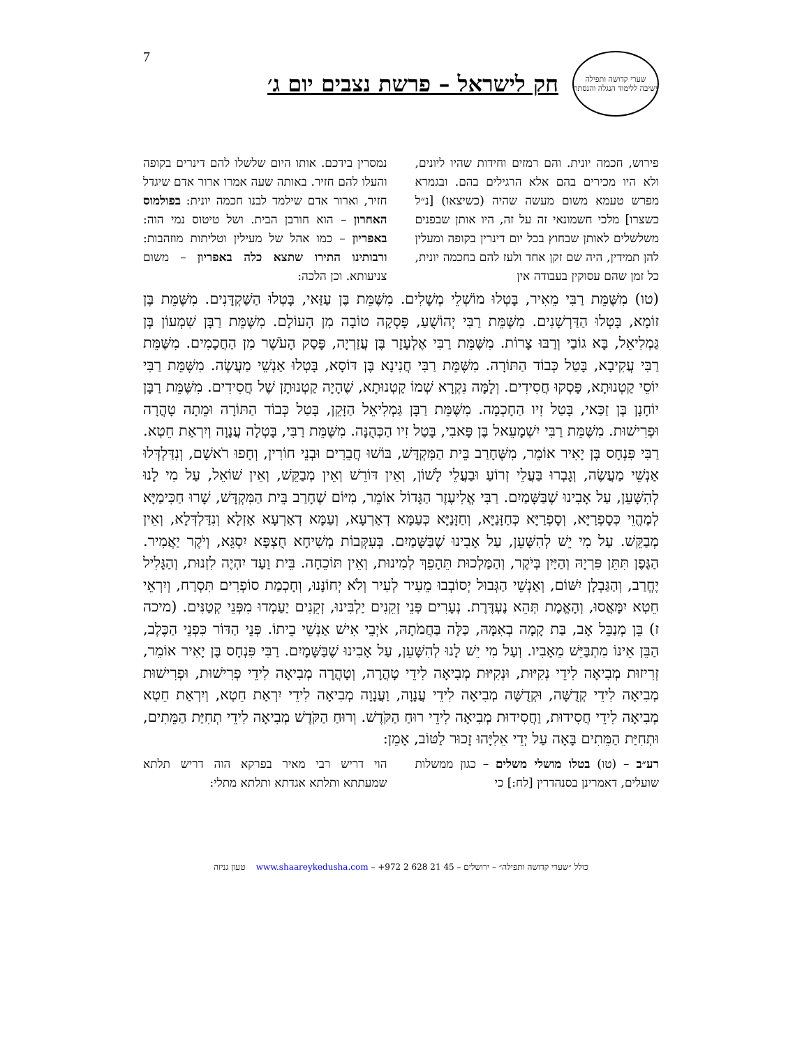7
שערי קדושה ותפילה
ישיבה ללימוד הנגלה והנסתר
חק לישראל – פרשת נצבים יום ג׳
פירוש, חכמה יונית. והם רמזים וחידות שהיו ליונים, ולא היו מכירים בהם אלא הרגילים בהם. ובגמרא מפרש טעמא משום מעשה שהיה (כשיצאו) [נ״ל כשצרו] מלכי חשמונאי זה על זה, היו אותן שבפנים משלשלים לאותן שבחוץ בכל יום דינרין בקופה ומעלין להן תמידין, היה שם זקן אחד ולעז להם בחכמה יונית, כל זמן שהם עסוקין בעבודה אין
נמסרין בידכם. אותו היום שלשלו להם דינרים בקופה והעלו להם חזיר. באותה שעה אמרו ארור אדם שיגדל חזיר, וארור אדם שילמד לבנו חכמה יונית: בפולמוס האחרון – הוא חורבן הבית. ושל טיטוס נמי הוה: באפריון – כמו אהל של מעילין וטליתות מוזהבות: ורבותינו התירו שתצא כלה באפריון – משום צניעותא. וכן הלכה:
(טו) מִשֶּׁמֵּת רַבִּי מֵאִיר, בָּטְלוּ מוֹשְׁלֵי מְשָׁלִים. מִשֶּׁמֵּת בֶּן עַזַּאי, בָּטְלוּ הַשַּׁקְדָּנִים. מִשֶּׁמֵּת בֶּן זוֹמָא, בָּטְלוּ הַדַּרְשָׁנִים. מִשֶּׁמֵּת רַבִּי יְהוֹשֻׁעַ, פָּסְקָה טוֹבָה מִן הָעוֹלָם. מִשֶּׁמֵּת רַבָּן שִׁמְעוֹן בֶּן גַּמְלִיאֵל, בָּא גוֹבַי וְרַבּוּ צָרוֹת. מִשֶּׁמֵּת רַבִּי אֶלְעָזָר בֶּן עֲזַרְיָה, פָּסַק הָעֹשֶׁר מִן הַחֲכָמִים. מִשֶּׁמֵּת רַבִּי עֲקִיבָא, בָּטַל כְּבוֹד הַתּוֹרָה. מִשֶּׁמֵּת רַבִּי חֲנִינָא בֶּן דּוֹסָא, בָּטְלוּ אַנְשֵׁי מַעֲשֶׂה. מִשֶּׁמֵּת רַבִּי יוֹסֵי קַטְנוּתָא, פָּסְקוּ חֲסִידִים. וְלָמָּה נִקְרָא שְׁמוֹ קַטְנוּתָא, שֶׁהָיָה קַטְנוּתָן שֶׁל חֲסִידִים. מִשֶּׁמֵּת רַבָּן יוֹחָנָן בֶּן זַכַּאי, בָּטַל זִיו הַחָכְמָה. מִשֶּׁמֵּת רַבָּן גַּמְלִיאֵל הַזָּקֵן, בָּטַל כְּבוֹד הַתּוֹרָה וּמֵתָה טָהֳרָה וּפְרִישׁוּת. מִשֶּׁמֵּת רַבִּי יִשְׁמָעֵאל בֶּן פָּאבִי, בָּטַל זִיו הַכְּהֻנָּה. מִשֶּׁמֵּת רַבִּי, בָּטְלָה עֲנָוָה וְיִרְאַת חֵטְא. רַבִּי פִּנְחָס בֶּן יָאִיר אוֹמֵר, מִשֶּׁחָרַב בֵּית הַמִּקְדָּשׁ, בּוֹשׁוּ חֲבֵרִים וּבְנֵי חוֹרִין, וְחָפוּ רֹאשָׁם, וְנִדַּלְדְּלוּ אַנְשֵׁי מַעֲשֶׂה, וְגָבְרוּ בַּעֲלֵי זְרוֹעַ וּבַעֲלֵי לָשׁוֹן, וְאֵין דּוֹרֵשׁ וְאֵין מְבַקֵּשׁ, וְאֵין שׁוֹאֵל, עַל מִי לָנוּ לְהִשָּׁעֵן, עַל אָבִינוּ שֶׁבַּשָּׁמַיִם. רַבִּי אֱלִיעֶזֶר הַגָּדוֹל אוֹמֵר, מִיּוֹם שֶׁחָרַב בֵּית הַמִּקְדָּשׁ, שָׁרוּ חַכִּימַיָּא לְמֶהֱוֵי כְּסָפְרַיָּא, וְסָפְרַיָּא כְּחַזָּנַיָּא, וְחַזָּנַיָּא כְּעַמָּא דְאַרְעָא, וְעַמָּא דְאַרְעָא אָזְלָא וְנִדַּלְדְּלָא, וְאֵין מְבַקֵּשׁ. עַל מִי יֵשׁ לְהִשָּׁעֵן, עַל אָבִינוּ שֶׁבַּשָּׁמַיִם. בְּעִקְּבוֹת מְשִׁיחָא חֻצְפָּא יִסְגֵּא, וְיֹקֶר יַאֲמִיר. הַגֶּפֶן תִּתֵּן פִּרְיָהּ וְהַיַּיִן בְּיֹקֶר, וְהַמַּלְכוּת תֵּהָפֵךְ לְמִינוּת, וְאֵין תּוֹכֵחָה. בֵּית וַעַד יִהְיֶה לִזְנוּת, וְהַגָּלִיל יֶחֱרַב, וְהַגַּבְלָן יִשּׁוֹם, וְאַנְשֵׁי הַגְּבוּל יְסוֹבְבוּ מֵעִיר לְעִיר וְלֹא יְחוֹנָּנוּ, וְחָכְמַת סוֹפְרִים תִּסְרַח, וְיִרְאֵי חֵטְא יִמָּאֲסוּ, וְהָאֱמֶת תְּהֵא נֶעְדֶּרֶת. נְעָרִים פְּנֵי זְקֵנִים יַלְבִּינוּ, זְקֵנִים יַעַמְדוּ מִפְּנֵי קְטַנִּים. (מיכה ז) בֵּן מְנַבֵּל אָב, בַּת קָמָה בְאִמָּהּ, כַּלָּה בַּחֲמֹתָהּ, אֹיְבֵי אִישׁ אַנְשֵׁי בֵיתוֹ. פְּנֵי הַדּוֹר כִּפְנֵי הַכֶּלֶב, הַבֵּן אֵינוֹ מִתְבַּיֵּשׁ מֵאָבִיו. וְעַל מִי יֵשׁ לָנוּ לְהִשָּׁעֵן, עַל אָבִינוּ שֶׁבַּשָּׁמָיִם. רַבִּי פִּנְחָס בֶּן יָאִיר אוֹמֵר, זְרִיזוּת מְבִיאָה לִידֵי נְקִיּוּת, וּנְקִיּוּת מְבִיאָה לִידֵי טָהֳרָה, וְטָהֳרָה מְבִיאָה לִידֵי פְרִישׁוּת, וּפְרִישׁוּת מְבִיאָה לִידֵי קְדֻשָּׁה, וּקְדֻשָּׁה מְבִיאָה לִידֵי עֲנָוָה, וַעֲנָוָה מְבִיאָה לִידֵי יִרְאַת חֵטְא, וְיִרְאַת חֵטְא מְבִיאָה לִידֵי חֲסִידוּת, וַחֲסִידוּת מְבִיאָה לִידֵי רוּחַ הַקֹּדֶשׁ. וְרוּחַ הַקֹּדֶשׁ מְבִיאָה לִידֵי תְחִיַּת הַמֵּתִים, וּתְחִיַּת הַמֵּתִים בָּאָה עַל יְדֵי אֵלִיָּהוּ זָכוּר לַטּוֹב, אָמֵן:
רע״ב – (טו) בטלו מושלי משלים – כגון ממשלות שועלים, דאמרינן בסנהדרין [לח:] כי
הוי דריש רבי מאיר בפרקא הוה דריש תלתא שמעתתא ותלתא אגדתא ותלתא מתלי:
כולל ״שערי קדושה ותפילה״ – ירושלים – 45 21 628 2 972+ – www.shaareykedusha.com טעון גניזה